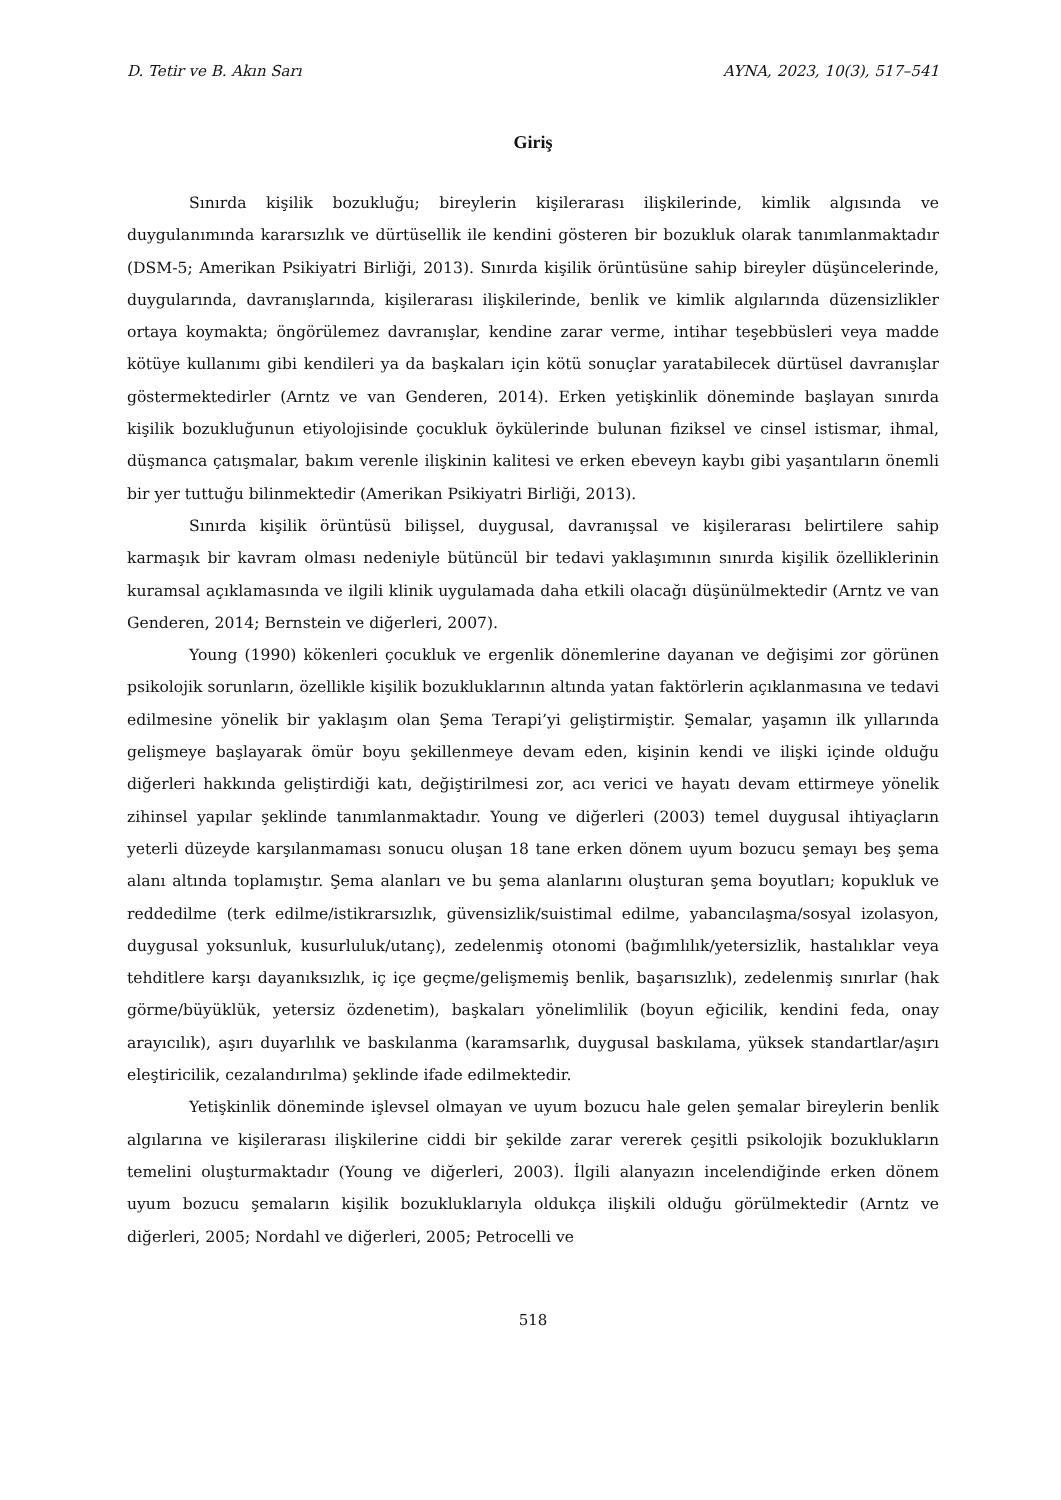D. Tetir ve B. Akın Sarı AYNA, 2023, 10(3), 517–541
Giriş
Sınırda kişilik bozukluğu; bireylerin kişilerarası ilişkilerinde, kimlik algısında ve duygulanımında kararsızlık ve dürtüsellik ile kendini gösteren bir bozukluk olarak tanımlanmaktadır (DSM-5; Amerikan Psikiyatri Birliği, 2013). Sınırda kişilik örüntüsüne sahip bireyler düşüncelerinde, duygularında, davranışlarında, kişilerarası ilişkilerinde, benlik ve kimlik algılarında düzensizlikler ortaya koymakta; öngörülemez davranışlar, kendine zarar verme, intihar teşebbüsleri veya madde kötüye kullanımı gibi kendileri ya da başkaları için kötü sonuçlar yaratabilecek dürtüsel davranışlar göstermektedirler (Arntz ve van Genderen, 2014). Erken yetişkinlik döneminde başlayan sınırda kişilik bozukluğunun etiyolojisinde çocukluk öykülerinde bulunan fiziksel ve cinsel istismar, ihmal, düşmanca çatışmalar, bakım verenle ilişkinin kalitesi ve erken ebeveyn kaybı gibi yaşantıların önemli bir yer tuttuğu bilinmektedir (Amerikan Psikiyatri Birliği, 2013).
Sınırda kişilik örüntüsü bilişsel, duygusal, davranışsal ve kişilerarası belirtilere sahip karmaşık bir kavram olması nedeniyle bütüncül bir tedavi yaklaşımının sınırda kişilik özelliklerinin kuramsal açıklamasında ve ilgili klinik uygulamada daha etkili olacağı düşünülmektedir (Arntz ve van Genderen, 2014; Bernstein ve diğerleri, 2007).
Young (1990) kökenleri çocukluk ve ergenlik dönemlerine dayanan ve değişimi zor görünen psikolojik sorunların, özellikle kişilik bozukluklarının altında yatan faktörlerin açıklanmasına ve tedavi edilmesine yönelik bir yaklaşım olan Şema Terapi’yi geliştirmiştir. Şemalar, yaşamın ilk yıllarında gelişmeye başlayarak ömür boyu şekillenmeye devam eden, kişinin kendi ve ilişki içinde olduğu diğerleri hakkında geliştirdiği katı, değiştirilmesi zor, acı verici ve hayatı devam ettirmeye yönelik zihinsel yapılar şeklinde tanımlanmaktadır. Young ve diğerleri (2003) temel duygusal ihtiyaçların yeterli düzeyde karşılanmaması sonucu oluşan 18 tane erken dönem uyum bozucu şemayı beş şema alanı altında toplamıştır. Şema alanları ve bu şema alanlarını oluşturan şema boyutları; kopukluk ve reddedilme (terk edilme/istikrarsızlık, güvensizlik/suistimal edilme, yabancılaşma/sosyal izolasyon, duygusal yoksunluk, kusurluluk/utanç), zedelenmiş otonomi (bağımlılık/yetersizlik, hastalıklar veya tehditlere karşı dayanıksızlık, iç içe geçme/gelişmemiş benlik, başarısızlık), zedelenmiş sınırlar (hak görme/büyüklük, yetersiz özdenetim), başkaları yönelimlilik (boyun eğicilik, kendini feda, onay arayıcılık), aşırı duyarlılık ve baskılanma (karamsarlık, duygusal baskılama, yüksek standartlar/aşırı eleştiricilik, cezalandırılma) şeklinde ifade edilmektedir.
Yetişkinlik döneminde işlevsel olmayan ve uyum bozucu hale gelen şemalar bireylerin benlik algılarına ve kişilerarası ilişkilerine ciddi bir şekilde zarar vererek çeşitli psikolojik bozuklukların temelini oluşturmaktadır (Young ve diğerleri, 2003). İlgili alanyazın incelendiğinde erken dönem uyum bozucu şemaların kişilik bozukluklarıyla oldukça ilişkili olduğu görülmektedir (Arntz ve diğerleri, 2005; Nordahl ve diğerleri, 2005; Petrocelli ve
518